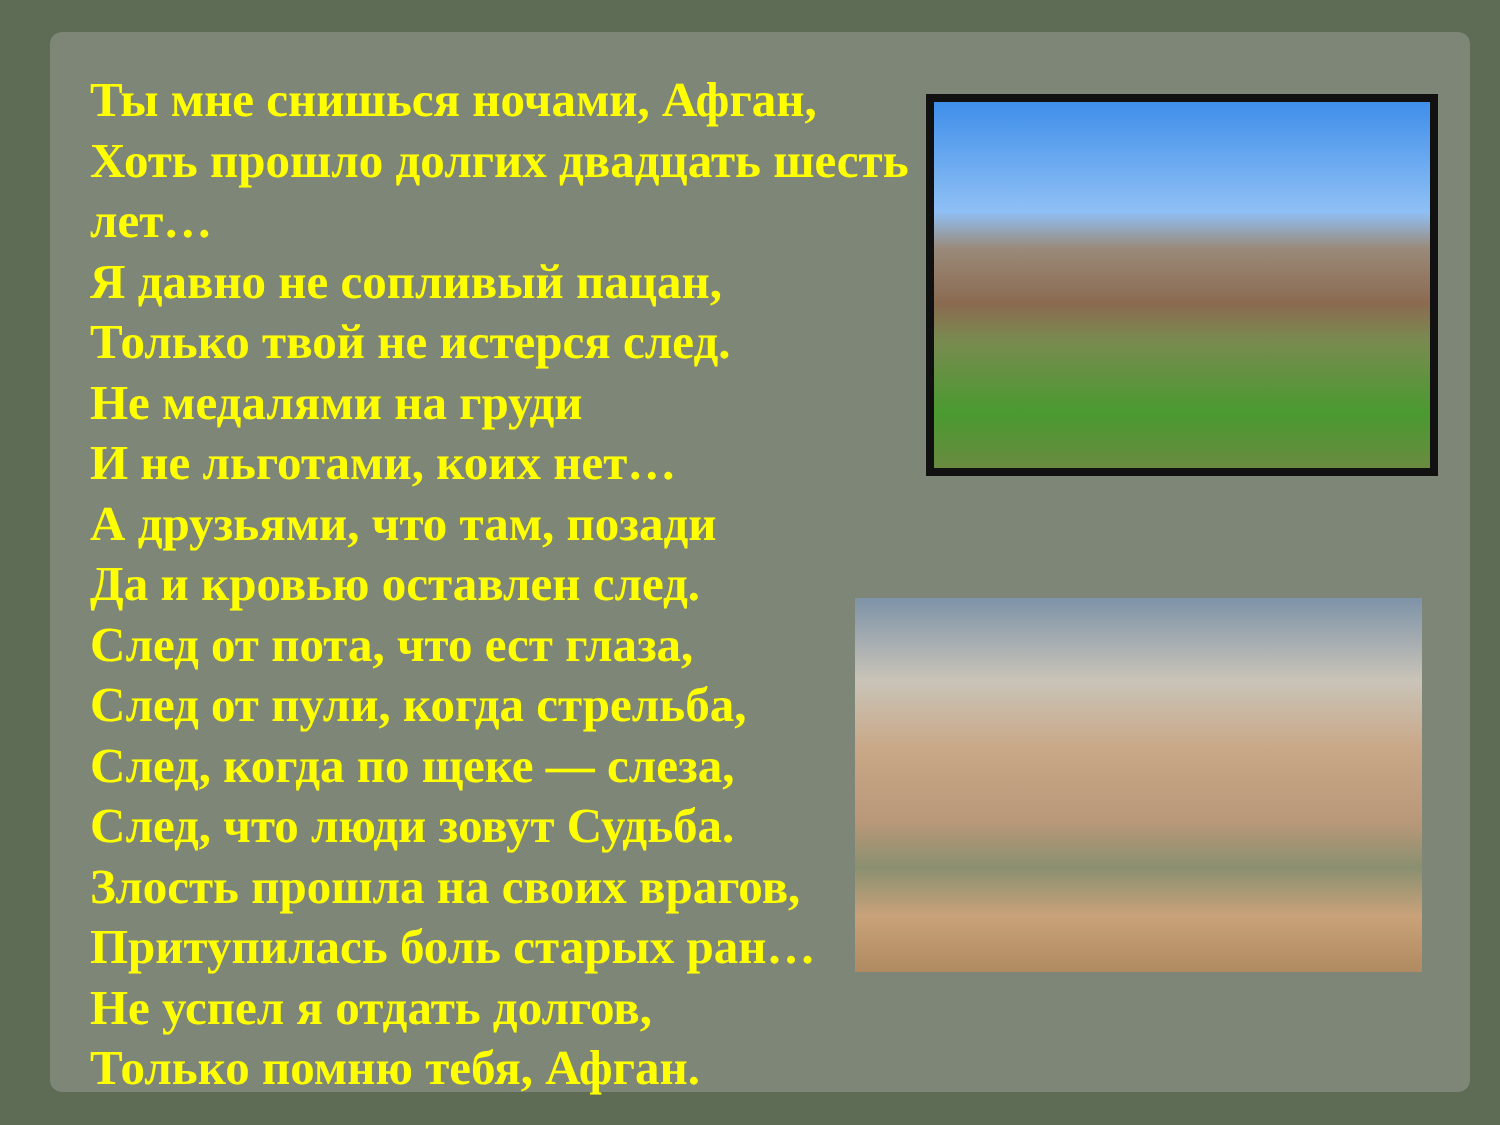Ты мне снишься ночами, Афган,
Хоть прошло долгих двадцать шесть лет…
Я давно не сопливый пацан,
Только твой не истерся след.
Не медалями на груди
И не льготами, коих нет…
А друзьями, что там, позади
Да и кровью оставлен след.
След от пота, что ест глаза,
След от пули, когда стрельба,
След, когда по щеке — слеза,
След, что люди зовут Судьба.
Злость прошла на своих врагов,
Притупилась боль старых ран…
Не успел я отдать долгов,
Только помню тебя, Афган.